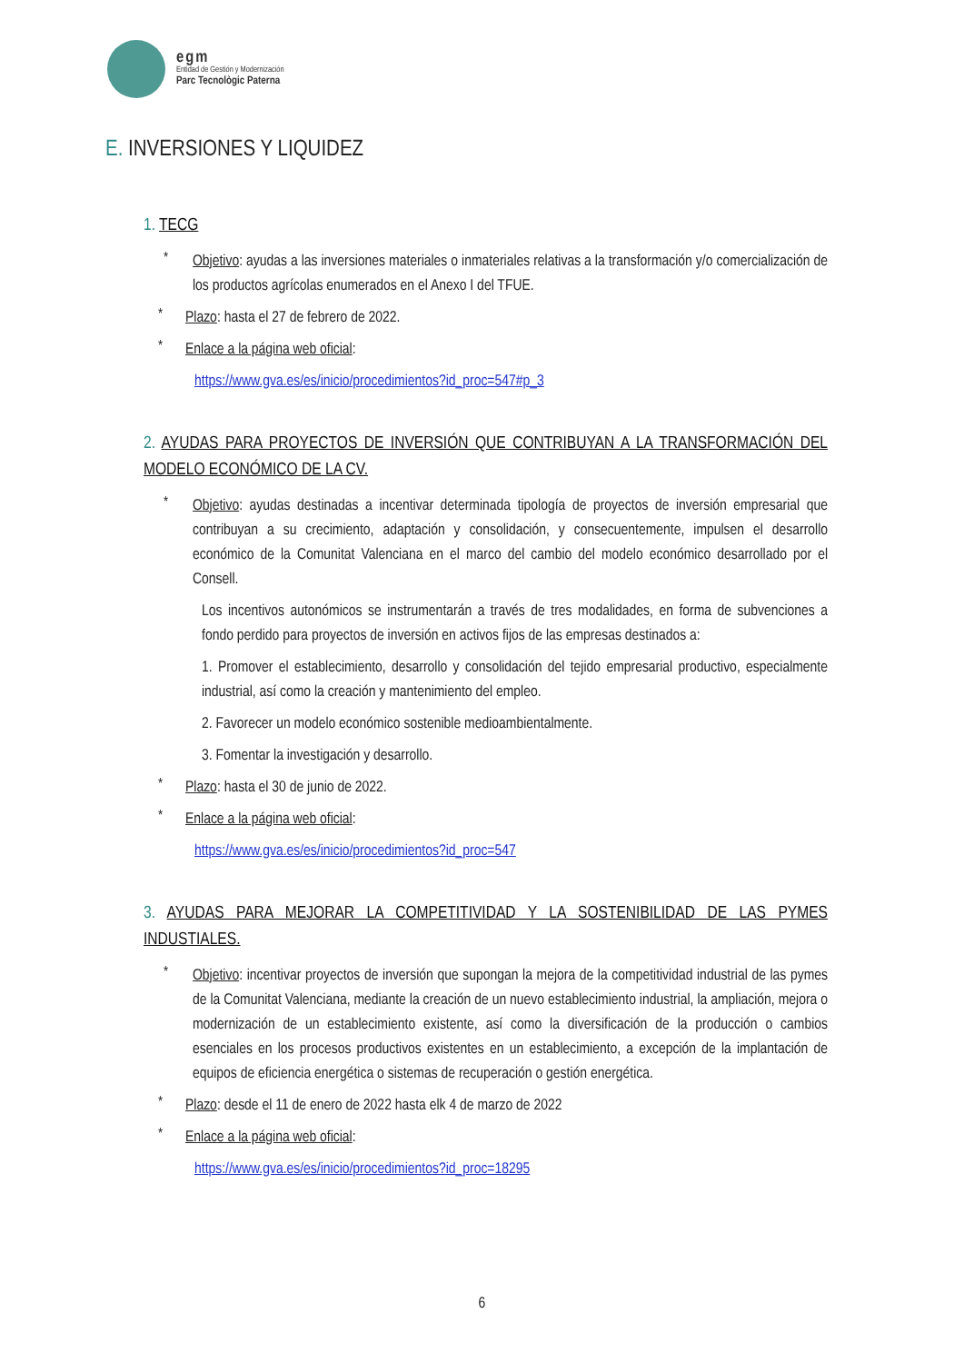egm
Entidad de Gestión y Modernización
Parc Tecnològic Paterna
E. INVERSIONES Y LIQUIDEZ
1. TECG
*
Objetivo: ayudas a las inversiones materiales o inmateriales relativas a la transformación y/o comercialización de los productos agrícolas enumerados en el Anexo I del TFUE.
*
Plazo: hasta el 27 de febrero de 2022.
*
Enlace a la página web oficial:
https://www.gva.es/es/inicio/procedimientos?id_proc=547#p_3
2. AYUDAS PARA PROYECTOS DE INVERSIÓN QUE CONTRIBUYAN A LA TRANSFORMACIÓN DEL MODELO ECONÓMICO DE LA CV.
*
Objetivo: ayudas destinadas a incentivar determinada tipología de proyectos de inversión empresarial que contribuyan a su crecimiento, adaptación y consolidación, y consecuentemente, impulsen el desarrollo económico de la Comunitat Valenciana en el marco del cambio del modelo económico desarrollado por el Consell.
Los incentivos autonómicos se instrumentarán a través de tres modalidades, en forma de subvenciones a fondo perdido para proyectos de inversión en activos fijos de las empresas destinados a:
1. Promover el establecimiento, desarrollo y consolidación del tejido empresarial productivo, especialmente industrial, así como la creación y mantenimiento del empleo.
2. Favorecer un modelo económico sostenible medioambientalmente.
3. Fomentar la investigación y desarrollo.
*
Plazo: hasta el 30 de junio de 2022.
*
Enlace a la página web oficial:
https://www.gva.es/es/inicio/procedimientos?id_proc=547
3. AYUDAS PARA MEJORAR LA COMPETITIVIDAD Y LA SOSTENIBILIDAD DE LAS PYMES INDUSTIALES.
*
Objetivo: incentivar proyectos de inversión que supongan la mejora de la competitividad industrial de las pymes de la Comunitat Valenciana, mediante la creación de un nuevo establecimiento industrial, la ampliación, mejora o modernización de un establecimiento existente, así como la diversificación de la producción o cambios esenciales en los procesos productivos existentes en un establecimiento, a excepción de la implantación de equipos de eficiencia energética o sistemas de recuperación o gestión energética.
*
Plazo: desde el 11 de enero de 2022 hasta elk 4 de marzo de 2022
*
Enlace a la página web oficial:
https://www.gva.es/es/inicio/procedimientos?id_proc=18295
6